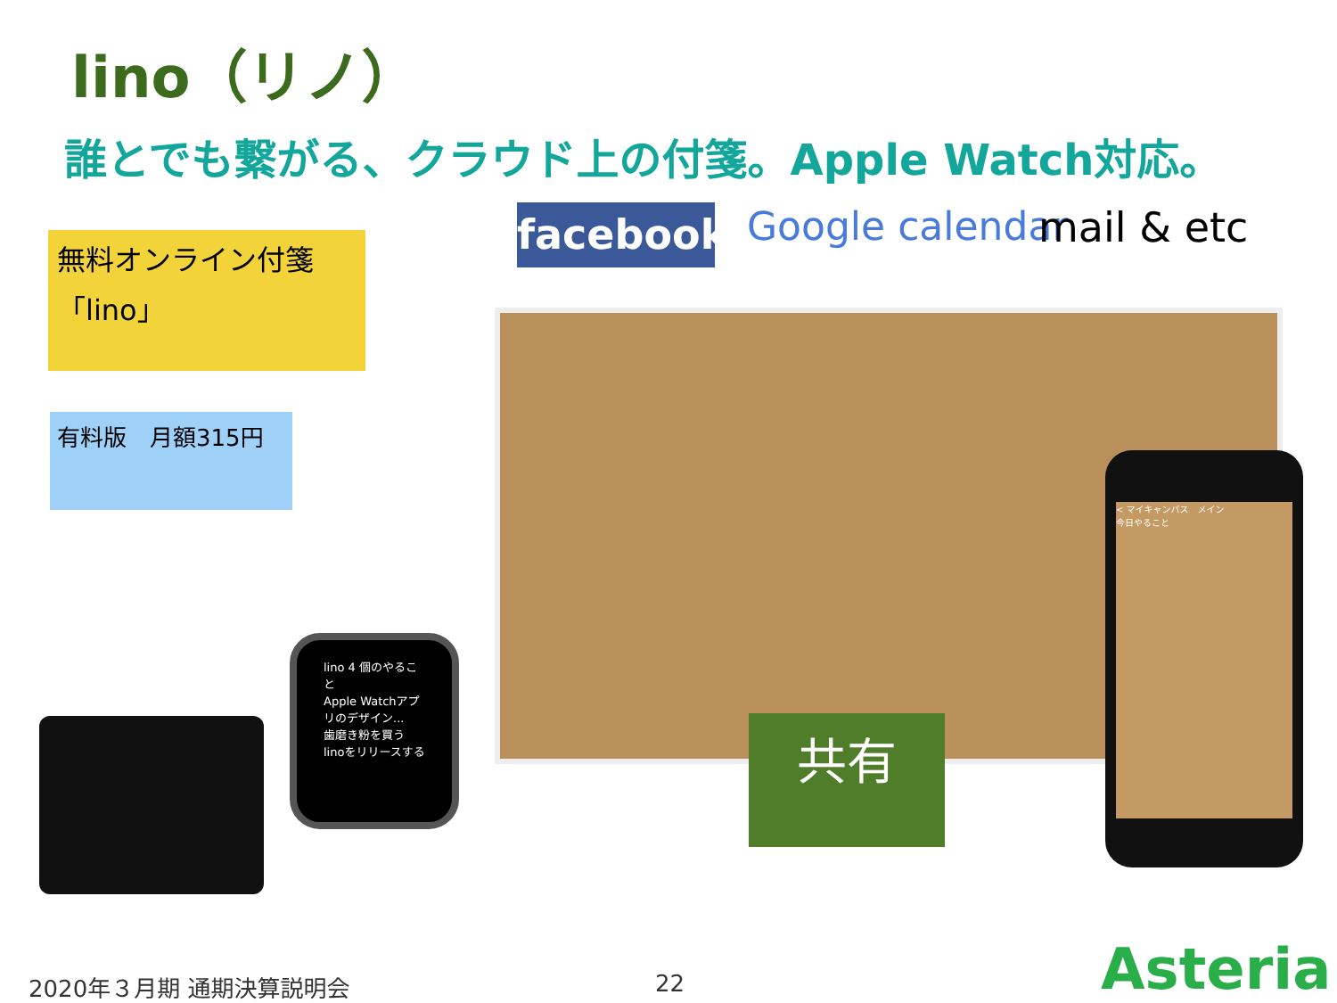lino（リノ）
誰とでも繋がる、クラウド上の付箋。Apple Watch対応。
無料オンライン付箋
「lino」
有料版　月額315円
facebook Google calendar mail & etc
< マイキャンバス　メイン
今日やること
lino 4 個のやること
Apple Watchアプリのデザイン...
歯磨き粉を買う
linoをリリースする
共有
2020年３月期 通期決算説明会 22 Asteria